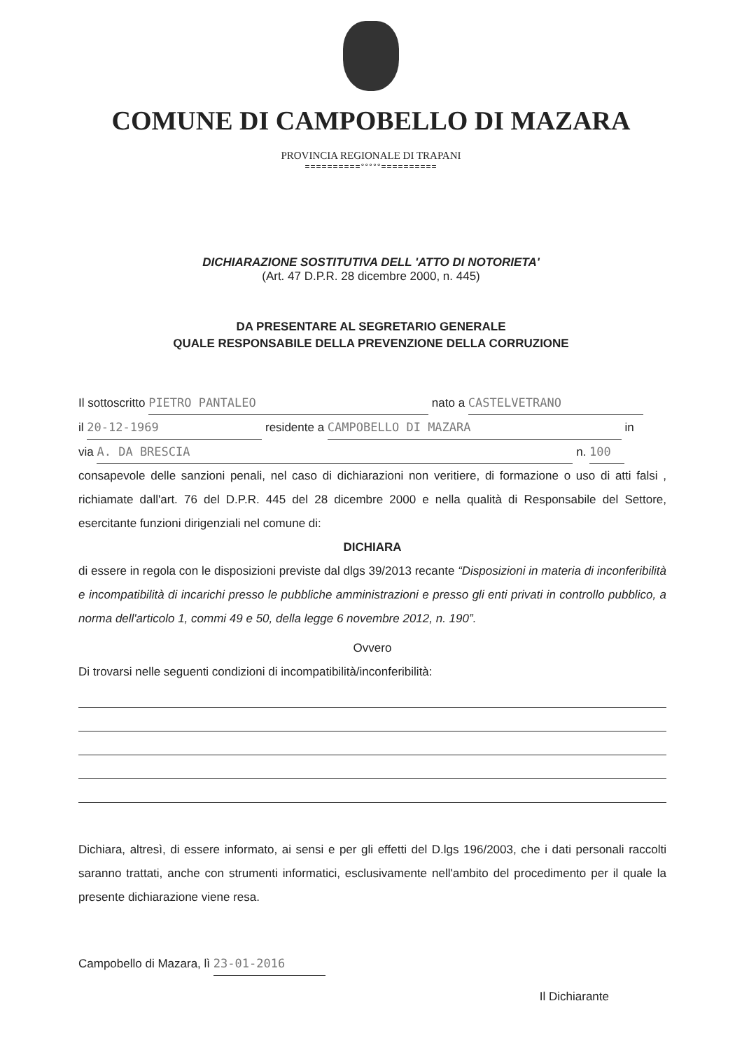COMUNE DI CAMPOBELLO DI MAZARA
PROVINCIA REGIONALE DI TRAPANI
==========°°°°°==========
DICHIARAZIONE SOSTITUTIVA DELL 'ATTO DI NOTORIETA'
(Art. 47 D.P.R. 28 dicembre 2000, n. 445)
DA PRESENTARE AL SEGRETARIO GENERALE
QUALE RESPONSABILE DELLA PREVENZIONE DELLA CORRUZIONE
Il sottoscritto PIETRO PANTALEO nato a CASTELVETRANO
il 20-12-1969 residente a CAMPOBELLO DI MAZARA in
via A. DA BRESCIA n. 100
consapevole delle sanzioni penali, nel caso di dichiarazioni non veritiere, di formazione o uso di atti falsi , richiamate dall'art. 76 del D.P.R. 445 del 28 dicembre 2000 e nella qualità di Responsabile del Settore, esercitante funzioni dirigenziali nel comune di:
DICHIARA
di essere in regola con le disposizioni previste dal dlgs 39/2013 recante “Disposizioni in materia di inconferibilità e incompatibilità di incarichi presso le pubbliche amministrazioni e presso gli enti privati in controllo pubblico, a norma dell'articolo 1, commi 49 e 50, della legge 6 novembre 2012, n. 190”.
Ovvero
Di trovarsi nelle seguenti condizioni di incompatibilità/inconferibilità:
Dichiara, altresì, di essere informato, ai sensi e per gli effetti del D.lgs 196/2003, che i dati personali raccolti saranno trattati, anche con strumenti informatici, esclusivamente nell'ambito del procedimento per il quale la presente dichiarazione viene resa.
Campobello di Mazara, lì 23-01-2016
Il Dichiarante